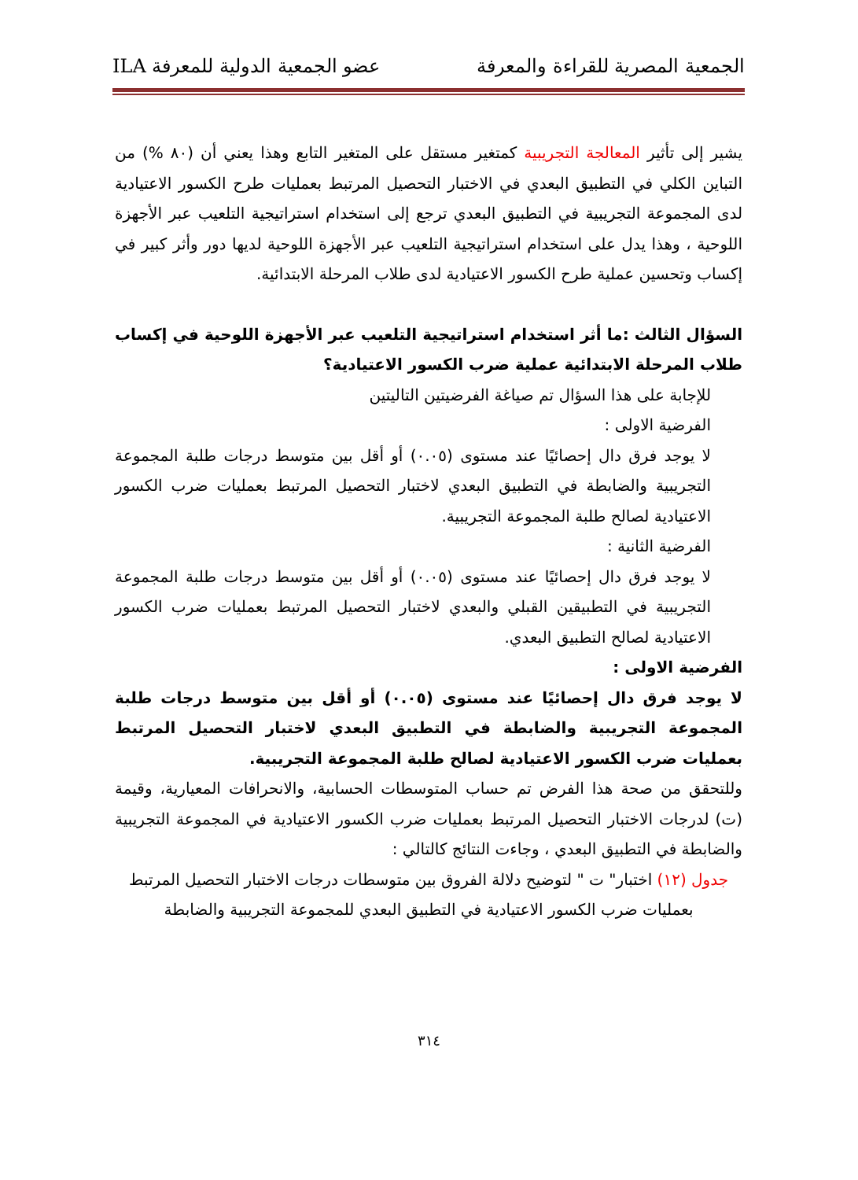الجمعية المصرية للقراءة والمعرفة عضو الجمعية الدولية للمعرفة ILA
يشير إلى تأثير المعالجة التجريبية كمتغير مستقل على المتغير التابع وهذا يعني أن (٨٠ %) من التباين الكلي في التطبيق البعدي في الاختبار التحصيل المرتبط بعمليات طرح الكسور الاعتيادية لدى المجموعة التجريبية في التطبيق البعدي ترجع إلى استخدام استراتيجية التلعيب عبر الأجهزة اللوحية ، وهذا يدل على استخدام استراتيجية التلعيب عبر الأجهزة اللوحية لديها دور وأثر كبير في إكساب وتحسين عملية طرح الكسور الاعتيادية لدى طلاب المرحلة الابتدائية.
السؤال الثالث :ما أثر استخدام استراتيجية التلعيب عبر الأجهزة اللوحية في إكساب طلاب المرحلة الابتدائية عملية ضرب الكسور الاعتيادية؟
للإجابة على هذا السؤال تم صياغة الفرضيتين التاليتين
الفرضية الاولى :
لا يوجد فرق دال إحصائيًا عند مستوى (٠.٠٥) أو أقل بين متوسط درجات طلبة المجموعة التجريبية والضابطة في التطبيق البعدي لاختبار التحصيل المرتبط بعمليات ضرب الكسور الاعتيادية لصالح طلبة المجموعة التجريبية.
الفرضية الثانية :
لا يوجد فرق دال إحصائيًا عند مستوى (٠.٠٥) أو أقل بين متوسط درجات طلبة المجموعة التجريبية في التطبيقين القبلي والبعدي لاختبار التحصيل المرتبط بعمليات ضرب الكسور الاعتيادية لصالح التطبيق البعدي.
الفرضية الاولى :
لا يوجد فرق دال إحصائيًا عند مستوى (٠.٠٥) أو أقل بين متوسط درجات طلبة المجموعة التجريبية والضابطة في التطبيق البعدي لاختبار التحصيل المرتبط بعمليات ضرب الكسور الاعتيادية لصالح طلبة المجموعة التجريبية.
وللتحقق من صحة هذا الفرض تم حساب المتوسطات الحسابية، والانحرافات المعيارية، وقيمة (ت) لدرجات الاختبار التحصيل المرتبط بعمليات ضرب الكسور الاعتيادية في المجموعة التجريبية والضابطة في التطبيق البعدي ، وجاءت النتائج كالتالي :
جدول (١٢) اختبار" ت " لتوضيح دلالة الفروق بين متوسطات درجات الاختبار التحصيل المرتبط بعمليات ضرب الكسور الاعتيادية في التطبيق البعدي للمجموعة التجريبية والضابطة
٣١٤